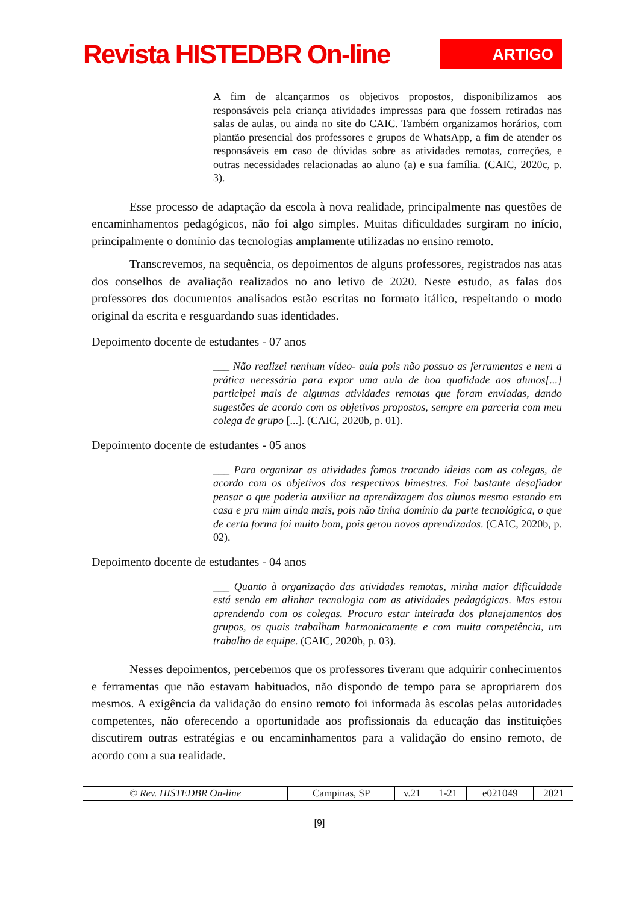Revista HISTEDBR On-line
ARTIGO
A fim de alcançarmos os objetivos propostos, disponibilizamos aos responsáveis pela criança atividades impressas para que fossem retiradas nas salas de aulas, ou ainda no site do CAIC. Também organizamos horários, com plantão presencial dos professores e grupos de WhatsApp, a fim de atender os responsáveis em caso de dúvidas sobre as atividades remotas, correções, e outras necessidades relacionadas ao aluno (a) e sua família. (CAIC, 2020c, p. 3).
Esse processo de adaptação da escola à nova realidade, principalmente nas questões de encaminhamentos pedagógicos, não foi algo simples. Muitas dificuldades surgiram no início, principalmente o domínio das tecnologias amplamente utilizadas no ensino remoto.
Transcrevemos, na sequência, os depoimentos de alguns professores, registrados nas atas dos conselhos de avaliação realizados no ano letivo de 2020. Neste estudo, as falas dos professores dos documentos analisados estão escritas no formato itálico, respeitando o modo original da escrita e resguardando suas identidades.
Depoimento docente de estudantes - 07 anos
___ Não realizei nenhum vídeo- aula pois não possuo as ferramentas e nem a prática necessária para expor uma aula de boa qualidade aos alunos[...] participei mais de algumas atividades remotas que foram enviadas, dando sugestões de acordo com os objetivos propostos, sempre em parceria com meu colega de grupo [...]. (CAIC, 2020b, p. 01).
Depoimento docente de estudantes - 05 anos
___ Para organizar as atividades fomos trocando ideias com as colegas, de acordo com os objetivos dos respectivos bimestres. Foi bastante desafiador pensar o que poderia auxiliar na aprendizagem dos alunos mesmo estando em casa e pra mim ainda mais, pois não tinha domínio da parte tecnológica, o que de certa forma foi muito bom, pois gerou novos aprendizados. (CAIC, 2020b, p. 02).
Depoimento docente de estudantes - 04 anos
___ Quanto à organização das atividades remotas, minha maior dificuldade está sendo em alinhar tecnologia com as atividades pedagógicas. Mas estou aprendendo com os colegas. Procuro estar inteirada dos planejamentos dos grupos, os quais trabalham harmonicamente e com muita competência, um trabalho de equipe. (CAIC, 2020b, p. 03).
Nesses depoimentos, percebemos que os professores tiveram que adquirir conhecimentos e ferramentas que não estavam habituados, não dispondo de tempo para se apropriarem dos mesmos. A exigência da validação do ensino remoto foi informada às escolas pelas autoridades competentes, não oferecendo a oportunidade aos profissionais da educação das instituições discutirem outras estratégias e ou encaminhamentos para a validação do ensino remoto, de acordo com a sua realidade.
| © Rev. HISTEDBR On-line | Campinas, SP | v.21 | 1-21 | e021049 | 2021 |
[9]